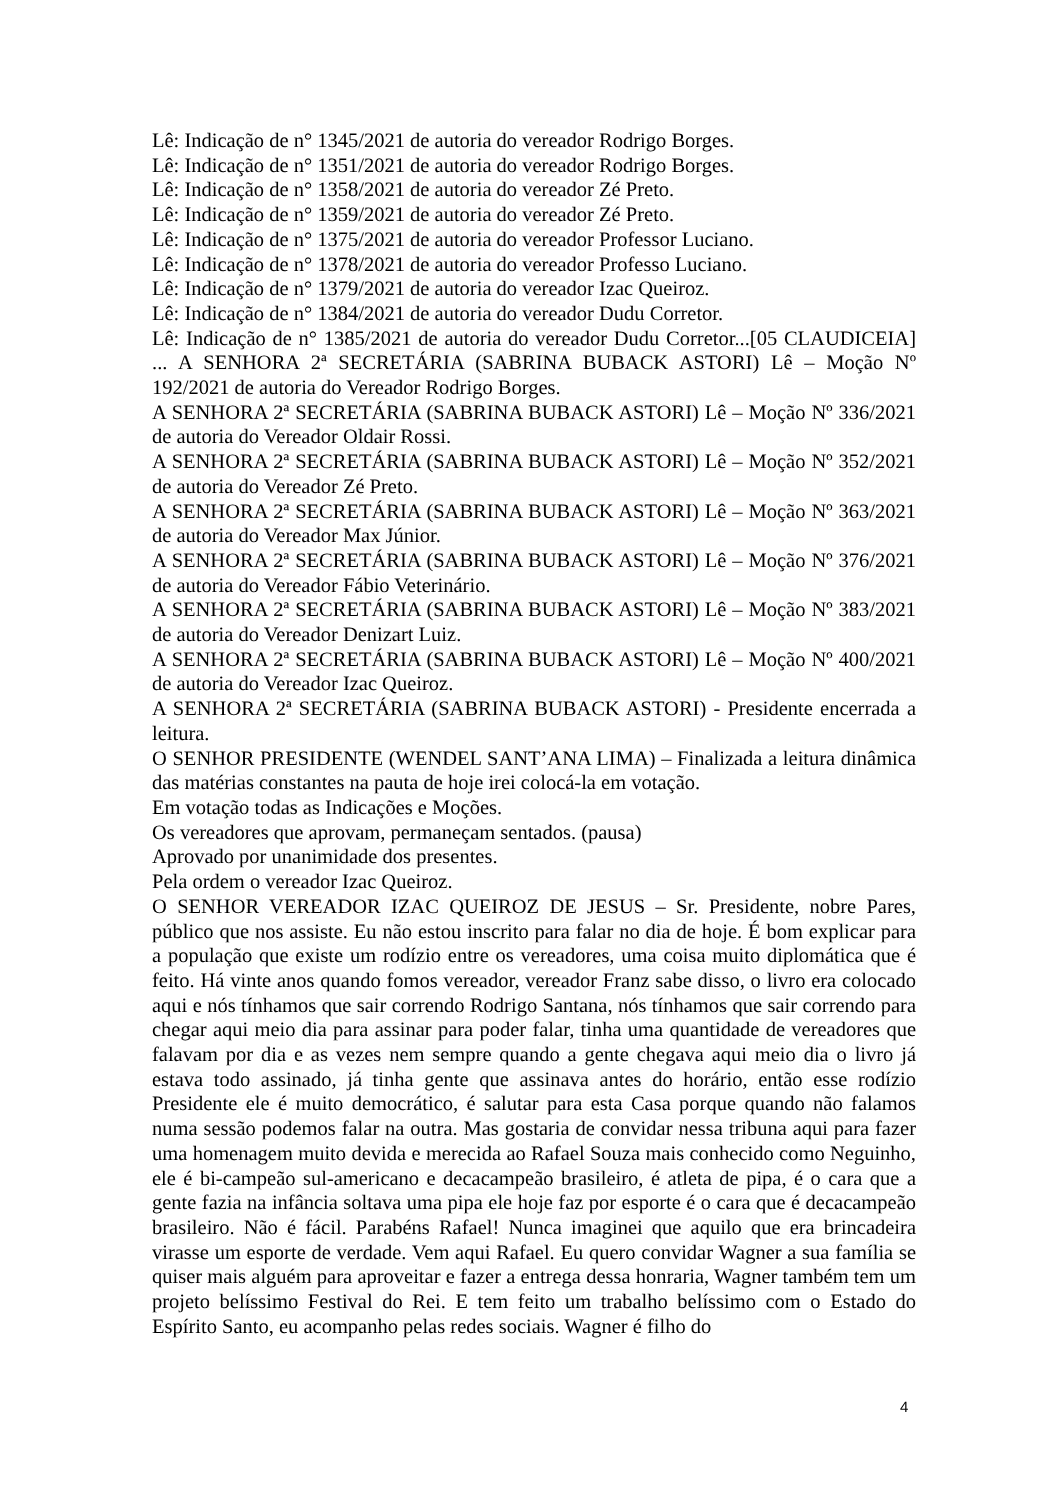Lê: Indicação de n° 1345/2021 de autoria do vereador Rodrigo Borges.
Lê: Indicação de n° 1351/2021 de autoria do vereador Rodrigo Borges.
Lê: Indicação de n° 1358/2021 de autoria do vereador Zé Preto.
Lê: Indicação de n° 1359/2021 de autoria do vereador Zé Preto.
Lê: Indicação de n° 1375/2021 de autoria do vereador Professor Luciano.
Lê: Indicação de n° 1378/2021 de autoria do vereador Professo Luciano.
Lê: Indicação de n° 1379/2021 de autoria do vereador Izac Queiroz.
Lê: Indicação de n° 1384/2021 de autoria do vereador Dudu Corretor.
Lê: Indicação de n° 1385/2021 de autoria do vereador Dudu Corretor...[05 CLAUDICEIA] ... A SENHORA 2ª SECRETÁRIA (SABRINA BUBACK ASTORI) Lê – Moção Nº 192/2021 de autoria do Vereador Rodrigo Borges.
A SENHORA 2ª SECRETÁRIA (SABRINA BUBACK ASTORI) Lê – Moção Nº 336/2021 de autoria do Vereador Oldair Rossi.
A SENHORA 2ª SECRETÁRIA (SABRINA BUBACK ASTORI) Lê – Moção Nº 352/2021 de autoria do Vereador Zé Preto.
A SENHORA 2ª SECRETÁRIA (SABRINA BUBACK ASTORI) Lê – Moção Nº 363/2021 de autoria do Vereador Max Júnior.
A SENHORA 2ª SECRETÁRIA (SABRINA BUBACK ASTORI) Lê – Moção Nº 376/2021 de autoria do Vereador Fábio Veterinário.
A SENHORA 2ª SECRETÁRIA (SABRINA BUBACK ASTORI) Lê – Moção Nº 383/2021 de autoria do Vereador Denizart Luiz.
A SENHORA 2ª SECRETÁRIA (SABRINA BUBACK ASTORI) Lê – Moção Nº 400/2021 de autoria do Vereador Izac Queiroz.
A SENHORA 2ª SECRETÁRIA (SABRINA BUBACK ASTORI) - Presidente encerrada a leitura.
O SENHOR PRESIDENTE (WENDEL SANT’ANA LIMA) – Finalizada a leitura dinâmica das matérias constantes na pauta de hoje irei colocá-la em votação.
Em votação todas as Indicações e Moções.
Os vereadores que aprovam, permaneçam sentados. (pausa)
Aprovado por unanimidade dos presentes.
Pela ordem o vereador Izac Queiroz.
O SENHOR VEREADOR IZAC QUEIROZ DE JESUS – Sr. Presidente, nobre Pares, público que nos assiste. Eu não estou inscrito para falar no dia de hoje. É bom explicar para a população que existe um rodízio entre os vereadores, uma coisa muito diplomática que é feito. Há vinte anos quando fomos vereador, vereador Franz sabe disso, o livro era colocado aqui e nós tínhamos que sair correndo Rodrigo Santana, nós tínhamos que sair correndo para chegar aqui meio dia para assinar para poder falar, tinha uma quantidade de vereadores que falavam por dia e as vezes nem sempre quando a gente chegava aqui meio dia o livro já estava todo assinado, já tinha gente que assinava antes do horário, então esse rodízio Presidente ele é muito democrático, é salutar para esta Casa porque quando não falamos numa sessão podemos falar na outra. Mas gostaria de convidar nessa tribuna aqui para fazer uma homenagem muito devida e merecida ao Rafael Souza mais conhecido como Neguinho, ele é bi-campeão sul-americano e decacampeão brasileiro, é atleta de pipa, é o cara que a gente fazia na infância soltava uma pipa ele hoje faz por esporte é o cara que é decacampeão brasileiro. Não é fácil. Parabéns Rafael! Nunca imaginei que aquilo que era brincadeira virasse um esporte de verdade. Vem aqui Rafael. Eu quero convidar Wagner a sua família se quiser mais alguém para aproveitar e fazer a entrega dessa honraria, Wagner também tem um projeto belíssimo Festival do Rei. E tem feito um trabalho belíssimo com o Estado do Espírito Santo, eu acompanho pelas redes sociais. Wagner é filho do
4